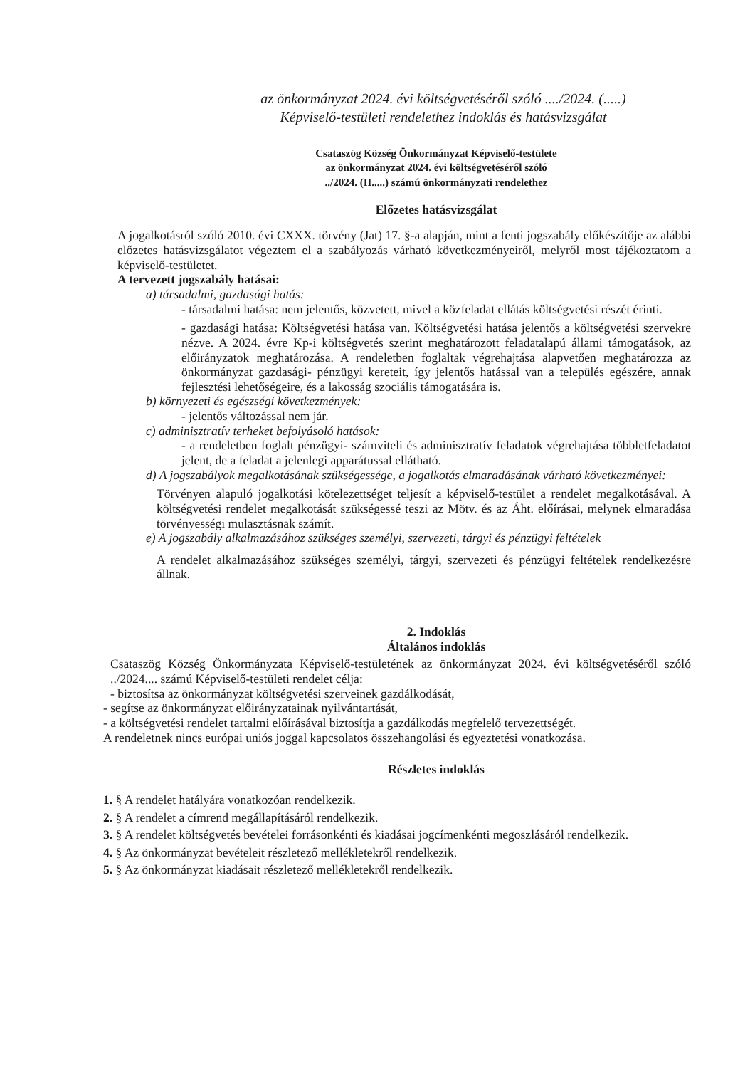az önkormányzat 2024. évi költségvetéséről szóló ..../2024. (.....)
Képviselő-testületi rendelethez indoklás és hatásvizsgálat
Csataszög Község Önkormányzat Képviselő-testülete
az önkormányzat 2024. évi költségvetéséről szóló
../2024. (II.....) számú önkormányzati rendelethez
Előzetes hatásvizsgálat
A jogalkotásról szóló 2010. évi CXXX. törvény (Jat) 17. §-a alapján, mint a fenti jogszabály előkészítője az alábbi előzetes hatásvizsgálatot végeztem el a szabályozás várható következményeiről, melyről most tájékoztatom a képviselő-testületet.
A tervezett jogszabály hatásai:
a) társadalmi, gazdasági hatás:
- társadalmi hatása: nem jelentős, közvetett, mivel a közfeladat ellátás költségvetési részét érinti.
- gazdasági hatása: Költségvetési hatása van. Költségvetési hatása jelentős a költségvetési szervekre nézve. A 2024. évre Kp-i költségvetés szerint meghatározott feladatalapú állami támogatások, az előirányzatok meghatározása. A rendeletben foglaltak végrehajtása alapvetően meghatározza az önkormányzat gazdasági- pénzügyi kereteit, így jelentős hatással van a település egészére, annak fejlesztési lehetőségeire, és a lakosság szociális támogatására is.
b) környezeti és egészségi következmények:
- jelentős változással nem jár.
c) adminisztratív terheket befolyásoló hatások:
- a rendeletben foglalt pénzügyi- számviteli és adminisztratív feladatok végrehajtása többletfeladatot jelent, de a feladat a jelenlegi apparátussal ellátható.
d) A jogszabályok megalkotásának szükségessége, a jogalkotás elmaradásának várható következményei:
Törvényen alapuló jogalkotási kötelezettséget teljesít a képviselő-testület a rendelet megalkotásával. A költségvetési rendelet megalkotását szükségessé teszi az Mötv. és az Áht. előírásai, melynek elmaradása törvényességi mulasztásnak számít.
e) A jogszabály alkalmazásához szükséges személyi, szervezeti, tárgyi és pénzügyi feltételek
A rendelet alkalmazásához szükséges személyi, tárgyi, szervezeti és pénzügyi feltételek rendelkezésre állnak.
2. Indoklás
Általános indoklás
Csataszög Község Önkormányzata Képviselő-testületének az önkormányzat 2024. évi költségvetéséről szóló ../2024.... számú Képviselő-testületi rendelet célja:
- biztosítsa az önkormányzat költségvetési szerveinek gazdálkodását,
- segítse az önkormányzat előirányzatainak nyilvántartását,
- a költségvetési rendelet tartalmi előírásával biztosítja a gazdálkodás megfelelő tervezettségét.
A rendeletnek nincs európai uniós joggal kapcsolatos összehangolási és egyeztetési vonatkozása.
Részletes indoklás
1. § A rendelet hatályára vonatkozóan rendelkezik.
2. § A rendelet a címrend megállapításáról rendelkezik.
3. § A rendelet költségvetés bevételei forrásonkénti és kiadásai jogcímenkénti megoszlásáról rendelkezik.
4. § Az önkormányzat bevételeit részletező mellékletekről rendelkezik.
5. § Az önkormányzat kiadásait részletező mellékletekről rendelkezik.